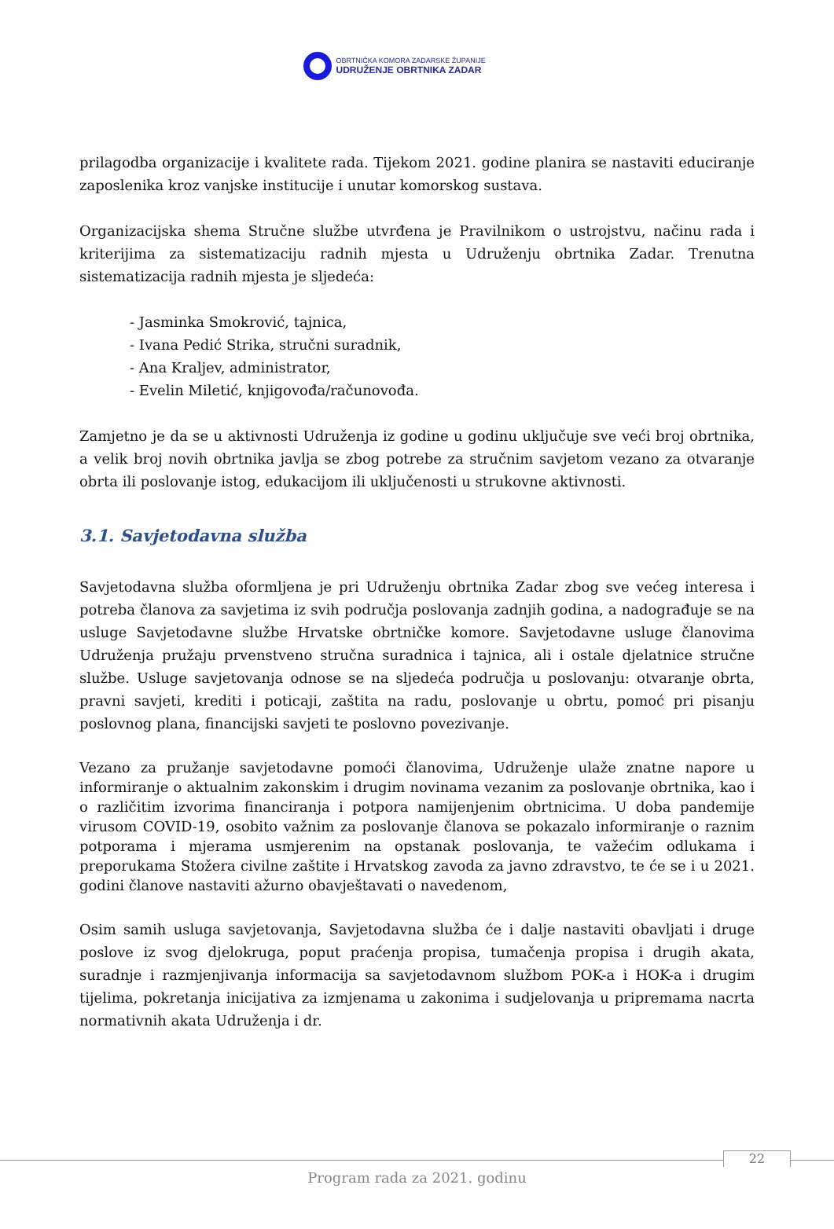OBRTNIČKA KOMORA ZADARSKE ŽUPANIJE
UDRUŽENJE OBRTNIKA ZADAR
prilagodba organizacije i kvalitete rada. Tijekom 2021. godine planira se nastaviti educiranje zaposlenika kroz vanjske institucije i unutar komorskog sustava.
Organizacijska shema Stručne službe utvrđena je Pravilnikom o ustrojstvu, načinu rada i kriterijima za sistematizaciju radnih mjesta u Udruženju obrtnika Zadar. Trenutna sistematizacija radnih mjesta je sljedeća:
- Jasminka Smokrović, tajnica,
- Ivana Pedić Strika, stručni suradnik,
- Ana Kraljev, administrator,
- Evelin Miletić, knjigovođa/računovođa.
Zamjetno je da se u aktivnosti Udruženja iz godine u godinu uključuje sve veći broj obrtnika, a velik broj novih obrtnika javlja se zbog potrebe za stručnim savjetom vezano za otvaranje obrta ili poslovanje istog, edukacijom ili uključenosti u strukovne aktivnosti.
3.1. Savjetodavna služba
Savjetodavna služba oformljena je pri Udruženju obrtnika Zadar zbog sve većeg interesa i potreba članova za savjetima iz svih područja poslovanja zadnjih godina, a nadograđuje se na usluge Savjetodavne službe Hrvatske obrtničke komore. Savjetodavne usluge članovima Udruženja pružaju prvenstveno stručna suradnica i tajnica, ali i ostale djelatnice stručne službe. Usluge savjetovanja odnose se na sljedeća područja u poslovanju: otvaranje obrta, pravni savjeti, krediti i poticaji, zaštita na radu, poslovanje u obrtu, pomoć pri pisanju poslovnog plana, financijski savjeti te poslovno povezivanje.
Vezano za pružanje savjetodavne pomoći članovima, Udruženje ulaže znatne napore u informiranje o aktualnim zakonskim i drugim novinama vezanim za poslovanje obrtnika, kao i o različitim izvorima financiranja i potpora namijenjenim obrtnicima. U doba pandemije virusom COVID-19, osobito važnim za poslovanje članova se pokazalo informiranje o raznim potporama i mjerama usmjerenim na opstanak poslovanja, te važećim odlukama i preporukama Stožera civilne zaštite i Hrvatskog zavoda za javno zdravstvo, te će se i u 2021. godini članove nastaviti ažurno obavještavati o navedenom,
Osim samih usluga savjetovanja, Savjetodavna služba će i dalje nastaviti obavljati i druge poslove iz svog djelokruga, poput praćenja propisa, tumačenja propisa i drugih akata, suradnje i razmjenjivanja informacija sa savjetodavnom službom POK-a i HOK-a i drugim tijelima, pokretanja inicijativa za izmjenama u zakonima i sudjelovanja u pripremama nacrta normativnih akata Udruženja i dr.
22
Program rada za 2021. godinu